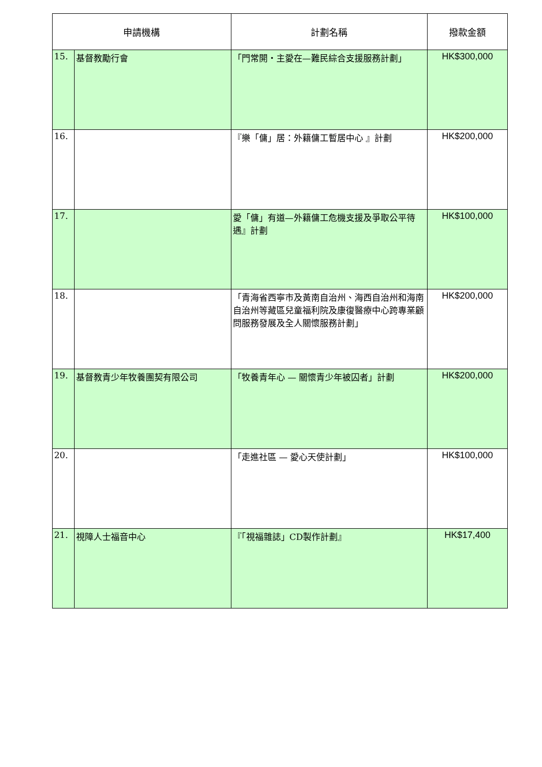| 申請機構 | | 計劃名稱 | 撥款金額 |
| --- | --- | --- | --- |
| 15. | 基督教勵行會 | 「門常開・主愛在—難民綜合支援服務計劃」 | HK$300,000 |
| 16. | | 『樂「傭」居：外籍傭工暫居中心 』計劃 | HK$200,000 |
| 17. | | 愛「傭」有道—外籍傭工危機支援及爭取公平待遇』計劃 | HK$100,000 |
| 18. | | 「青海省西寧市及黃南自治州、海西自治州和海南自治州等藏區兒童福利院及康復醫療中心跨專業顧問服務發展及全人關懷服務計劃」 | HK$200,000 |
| 19. | 基督教青少年牧養團契有限公司 | 「牧養青年心 — 關懷青少年被囚者」計劃 | HK$200,000 |
| 20. | | 「走進社區 — 愛心天使計劃」 | HK$100,000 |
| 21. | 視障人士福音中心 | 『「視福雜誌」CD製作計劃』 | HK$17,400 |